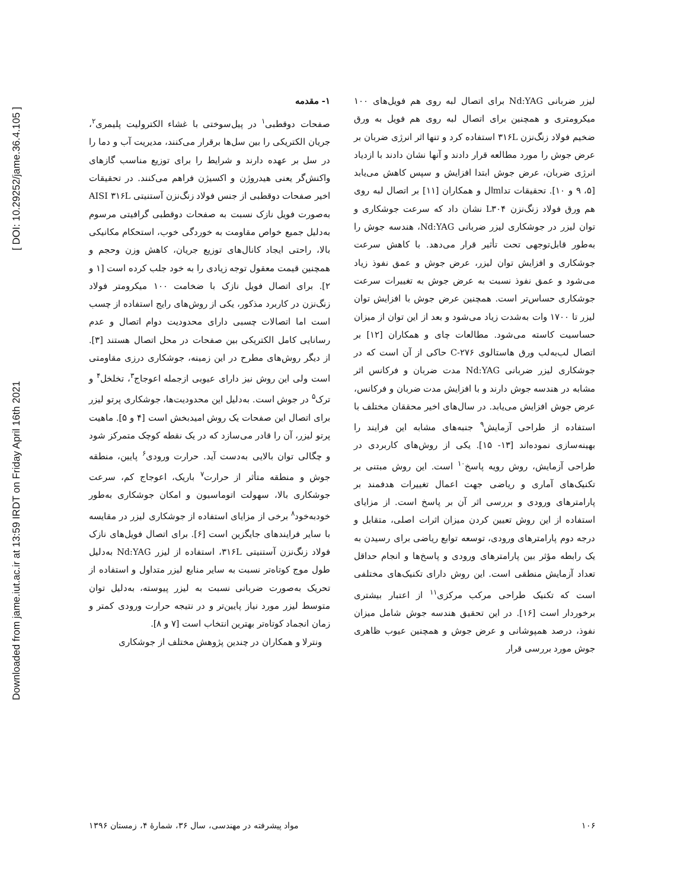[ DOI: 10.29252/jame.36.4.105 ]
Downloaded from jame.iut.ac.ir at 13:59 IRDT on Friday April 16th 2021
۱- مقدمه
صفحات دوقطبی<sup>۱</sup> در پیل‌سوختی با غشاء الکترولیت پلیمری<sup>۲</sup>، جریان الکتریکی را بین سل‌ها برقرار می‌کنند، مدیریت آب و دما را در سل بر عهده دارند و شرایط را برای توزیع مناسب گازهای واکنش‌گر یعنی هیدروژن و اکسیژن فراهم می‌کنند. در تحقیقات اخیر صفحات دوقطبی از جنس فولاد زنگ‌نزن آستنیتی AISI ۳۱۶L به‌صورت فویل نازک نسبت به صفحات دوقطبی گرافیتی مرسوم به‌دلیل جمیع خواص مقاومت به خوردگی خوب، استحکام مکانیکی بالا، راحتی ایجاد کانال‌های توزیع جریان، کاهش وزن وحجم و همچنین قیمت معقول توجه زیادی را به خود جلب کرده است [۱ و ۲]. برای اتصال فویل نازک با ضخامت ۱۰۰ میکرومتر فولاد زنگ‌نزن در کاربرد مذکور، یکی از روش‌های رایج استفاده از چسب است اما اتصالات چسبی دارای محدودیت دوام اتصال و عدم رسانایی کامل الکتریکی بین صفحات در محل اتصال هستند [۳]. از دیگر روش‌های مطرح در این زمینه، جوشکاری درزی مقاومتی است ولی این روش نیز دارای عیوبی ازجمله اعوجاج<sup>۳</sup>، تخلخل<sup>۴</sup> و ترک<sup>۵</sup> در جوش است. به‌دلیل این محدودیت‌ها، جوشکاری پرتو لیزر برای اتصال این صفحات یک روش امیدبخش است [۴ و ۵]. ماهیت پرتو لیزر، آن را قادر می‌سازد که در یک نقطه کوچک متمرکز شود و چگالی توان بالایی به‌دست آید. حرارت ورودی<sup>۶</sup> پایین، منطقه جوش و منطقه متأثر از حرارت<sup>۷</sup> باریک، اعوجاج کم، سرعت جوشکاری بالا، سهولت اتوماسیون و امکان جوشکاری به‌طور خودبه‌خود<sup>۸</sup> برخی از مزایای استفاده از جوشکاری لیزر در مقایسه با سایر فرایندهای جایگزین است [۶]. برای اتصال فویل‌های نازک فولاد زنگ‌نزن آستنیتی ۳۱۶L، استفاده از لیزر Nd:YAG به‌دلیل طول موج کوتاه‌تر نسبت به سایر منابع لیزر متداول و استفاده از تحریک به‌صورت ضربانی نسبت به لیزر پیوسته، به‌دلیل توان متوسط لیزر مورد نیاز پایین‌تر و در نتیجه حرارت ورودی کمتر و زمان انجماد کوتاه‌تر بهترین انتخاب است [۷ و ۸].
ونترلا و همکاران در چندین پژوهش مختلف از جوشکاری
لیزر ضربانی Nd:YAG برای اتصال لبه روی هم فویل‌های ۱۰۰ میکرومتری و همچنین برای اتصال لبه روی هم فویل به ورق ضخیم فولاد زنگ‌نزن ۳۱۶L استفاده کرد و تنها اثر انرژی ضربان بر عرض جوش را مورد مطالعه قرار دادند و آنها نشان دادند با ازدیاد انرژی ضربان، عرض جوش ابتدا افزایش و سپس کاهش می‌یابد [۵، ۹ و ۱۰]. تحقیقات تداmال و همکاران [۱۱] بر اتصال لبه روی هم ورق فولاد زنگ‌نزن L۳۰۴ نشان داد که سرعت جوشکاری و توان لیزر در جوشکاری لیزر ضربانی Nd:YAG، هندسه جوش را به‌طور قابل‌توجهی تحت تأثیر قرار می‌دهد. با کاهش سرعت جوشکاری و افزایش توان لیزر، عرض جوش و عمق نفوذ زیاد می‌شود و عمق نفوذ نسبت به عرض جوش به تغییرات سرعت جوشکاری حساس‌تر است. همچنین عرض جوش با افزایش توان لیزر تا ۱۷۰۰ وات به‌شدت زیاد می‌شود و بعد از این توان از میزان حساسیت کاسته می‌شود. مطالعات چای و همکاران [۱۲] بر اتصال لب‌به‌لب ورق هاستالوی C-۲۷۶ حاکی از آن است که در جوشکاری لیزر ضربانی Nd:YAG مدت ضربان و فرکانس اثر مشابه در هندسه جوش دارند و با افزایش مدت ضربان و فرکانس، عرض جوش افزایش می‌یابد. در سال‌های اخیر محققان مختلف با استفاده از طراحی آزمایش<sup>۹</sup> جنبه‌های مشابه این فرایند را بهینه‌سازی نموده‌اند [۱۳- ۱۵]. یکی از روش‌های کاربردی در طراحی آزمایش، روش رویه پاسخ<sup>۱۰</sup> است. این روش مبتنی بر تکنیک‌های آماری و ریاضی جهت اعمال تغییرات هدفمند بر پارامترهای ورودی و بررسی اثر آن بر پاسخ است. از مزایای استفاده از این روش تعیین کردن میزان اثرات اصلی، متقابل و درجه دوم پارامترهای ورودی، توسعه توابع ریاضی برای رسیدن به یک رابطه مؤثر بین پارامترهای ورودی و پاسخ‌ها و انجام حداقل تعداد آزمایش منطقی است. این روش دارای تکنیک‌های مختلفی است که تکنیک طراحی مرکب مرکزی<sup>۱۱</sup> از اعتبار بیشتری برخوردار است [۱۶]. در این تحقیق هندسه جوش شامل میزان نفوذ، درصد همپوشانی و عرض جوش و همچنین عیوب ظاهری جوش مورد بررسی قرار
۱۰۶ مواد پیشرفته در مهندسی، سال ۳۶، شمارهٔ ۴، زمستان ۱۳۹۶